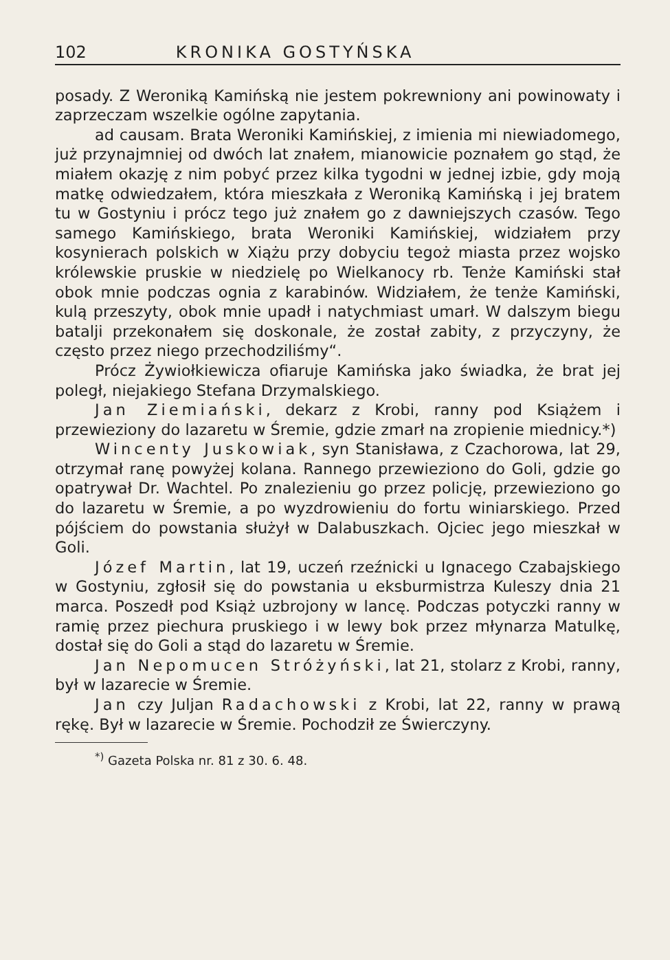102 KRONIKA GOSTYŃSKA
posady. Z Weroniką Kamińską nie jestem pokrewniony ani powinowaty i zaprzeczam wszelkie ogólne zapytania.
ad causam. Brata Weroniki Kamińskiej, z imienia mi niewiadomego, już przynajmniej od dwóch lat znałem, mianowicie poznałem go stąd, że miałem okazję z nim pobyć przez kilka tygodni w jednej izbie, gdy moją matkę odwiedzałem, która mieszkała z Weroniką Kamińską i jej bratem tu w Gostyniu i prócz tego już znałem go z dawniejszych czasów. Tego samego Kamińskiego, brata Weroniki Kamińskiej, widziałem przy kosynierach polskich w Xiążu przy dobyciu tegoż miasta przez wojsko królewskie pruskie w niedzielę po Wielkanocy rb. Tenże Kamiński stał obok mnie podczas ognia z karabinów. Widziałem, że tenże Kamiński, kulą przeszyty, obok mnie upadł i natychmiast umarł. W dalszym biegu batalji przekonałem się doskonale, że został zabity, z przyczyny, że często przez niego przechodziliśmy“.
Prócz Żywiołkiewicza ofiaruje Kamińska jako świadka, że brat jej poległ, niejakiego Stefana Drzymalskiego.
Jan Ziemiański, dekarz z Krobi, ranny pod Książem i przewieziony do lazaretu w Śremie, gdzie zmarł na zropienie miednicy.*)
Wincenty Juskowiak, syn Stanisława, z Czachorowa, lat 29, otrzymał ranę powyżej kolana. Rannego przewieziono do Goli, gdzie go opatrywał Dr. Wachtel. Po znalezieniu go przez policję, przewieziono go do lazaretu w Śremie, a po wyzdrowieniu do fortu winiarskiego. Przed pójściem do powstania służył w Dalabuszkach. Ojciec jego mieszkał w Goli.
Józef Martin, lat 19, uczeń rzeźnicki u Ignacego Czabajskiego w Gostyniu, zgłosił się do powstania u eksburmistrza Kuleszy dnia 21 marca. Poszedł pod Książ uzbrojony w lancę. Podczas potyczki ranny w ramię przez piechura pruskiego i w lewy bok przez młynarza Matulkę, dostał się do Goli a stąd do lazaretu w Śremie.
Jan Nepomucen Stróżyński, lat 21, stolarz z Krobi, ranny, był w lazarecie w Śremie.
Jan czy Juljan Radachowski z Krobi, lat 22, ranny w prawą rękę. Był w lazarecie w Śremie. Pochodził ze Świerczyny.
<sup>*)</sup> Gazeta Polska nr. 81 z 30. 6. 48.